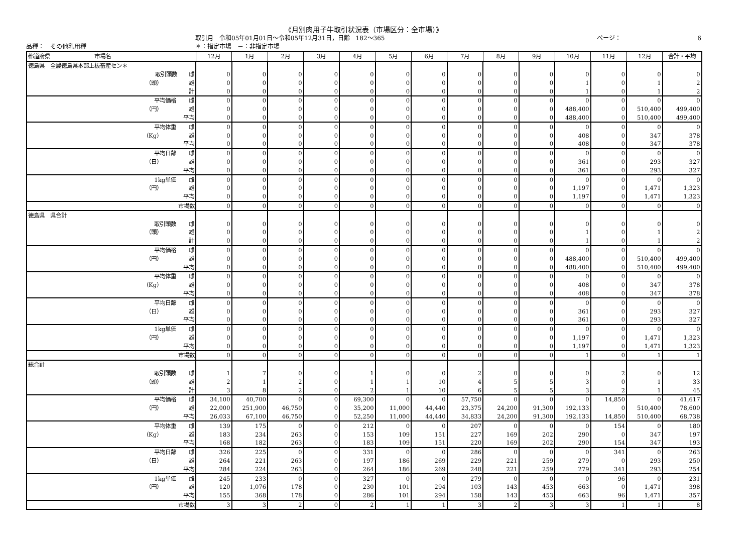《月別肉用子牛取引状況表（市場区分：全市場）》
取引月　令和05年01月01日～令和05年12月31日，日齢　182～365 ページ： 6
品種：　その他乳用種 ＊：指定市場　－：非指定市場
| 都道府県 市場名 | | | 12月 | 1月 | 2月 | 3月 | 4月 | 5月 | 6月 | 7月 | 8月 | 9月 | 10月 | 11月 | 12月 | 合計・平均 |
| --- | --- | --- | --- | --- | --- | --- | --- | --- | --- | --- | --- | --- | --- | --- | --- | --- |
| 徳島県 全農徳島県本部上板畜産セン＊ | | | | | | | | | | | | | | | | |
| | 取引頭数 | 雌 | 0 | 0 | 0 | 0 | 0 | 0 | 0 | 0 | 0 | 0 | 0 | 0 | 0 | 0 |
| | （頭） | 雄 | 0 | 0 | 0 | 0 | 0 | 0 | 0 | 0 | 0 | 0 | 1 | 0 | 1 | 2 |
| | | 計 | 0 | 0 | 0 | 0 | 0 | 0 | 0 | 0 | 0 | 0 | 1 | 0 | 1 | 2 |
| | 平均価格 | 雌 | 0 | 0 | 0 | 0 | 0 | 0 | 0 | 0 | 0 | 0 | 0 | 0 | 0 | 0 |
| | （円） | 雄 | 0 | 0 | 0 | 0 | 0 | 0 | 0 | 0 | 0 | 0 | 488,400 | 0 | 510,400 | 499,400 |
| | | 平均 | 0 | 0 | 0 | 0 | 0 | 0 | 0 | 0 | 0 | 0 | 488,400 | 0 | 510,400 | 499,400 |
| | 平均体重 | 雌 | 0 | 0 | 0 | 0 | 0 | 0 | 0 | 0 | 0 | 0 | 0 | 0 | 0 | 0 |
| | （Kg） | 雄 | 0 | 0 | 0 | 0 | 0 | 0 | 0 | 0 | 0 | 0 | 408 | 0 | 347 | 378 |
| | | 平均 | 0 | 0 | 0 | 0 | 0 | 0 | 0 | 0 | 0 | 0 | 408 | 0 | 347 | 378 |
| | 平均日齢 | 雌 | 0 | 0 | 0 | 0 | 0 | 0 | 0 | 0 | 0 | 0 | 0 | 0 | 0 | 0 |
| | （日） | 雄 | 0 | 0 | 0 | 0 | 0 | 0 | 0 | 0 | 0 | 0 | 361 | 0 | 293 | 327 |
| | | 平均 | 0 | 0 | 0 | 0 | 0 | 0 | 0 | 0 | 0 | 0 | 361 | 0 | 293 | 327 |
| | 1kg単価 | 雌 | 0 | 0 | 0 | 0 | 0 | 0 | 0 | 0 | 0 | 0 | 0 | 0 | 0 | 0 |
| | （円） | 雄 | 0 | 0 | 0 | 0 | 0 | 0 | 0 | 0 | 0 | 0 | 1,197 | 0 | 1,471 | 1,323 |
| | | 平均 | 0 | 0 | 0 | 0 | 0 | 0 | 0 | 0 | 0 | 0 | 1,197 | 0 | 1,471 | 1,323 |
| | | 市場数 | 0 | 0 | 0 | 0 | 0 | 0 | 0 | 0 | 0 | 0 | 0 | 0 | 0 | 0 |
| 徳島県 県合計 | | | | | | | | | | | | | | | | |
| | 取引頭数 | 雌 | 0 | 0 | 0 | 0 | 0 | 0 | 0 | 0 | 0 | 0 | 0 | 0 | 0 | 0 |
| | （頭） | 雄 | 0 | 0 | 0 | 0 | 0 | 0 | 0 | 0 | 0 | 0 | 1 | 0 | 1 | 2 |
| | | 計 | 0 | 0 | 0 | 0 | 0 | 0 | 0 | 0 | 0 | 0 | 1 | 0 | 1 | 2 |
| | 平均価格 | 雌 | 0 | 0 | 0 | 0 | 0 | 0 | 0 | 0 | 0 | 0 | 0 | 0 | 0 | 0 |
| | （円） | 雄 | 0 | 0 | 0 | 0 | 0 | 0 | 0 | 0 | 0 | 0 | 488,400 | 0 | 510,400 | 499,400 |
| | | 平均 | 0 | 0 | 0 | 0 | 0 | 0 | 0 | 0 | 0 | 0 | 488,400 | 0 | 510,400 | 499,400 |
| | 平均体重 | 雌 | 0 | 0 | 0 | 0 | 0 | 0 | 0 | 0 | 0 | 0 | 0 | 0 | 0 | 0 |
| | （Kg） | 雄 | 0 | 0 | 0 | 0 | 0 | 0 | 0 | 0 | 0 | 0 | 408 | 0 | 347 | 378 |
| | | 平均 | 0 | 0 | 0 | 0 | 0 | 0 | 0 | 0 | 0 | 0 | 408 | 0 | 347 | 378 |
| | 平均日齢 | 雌 | 0 | 0 | 0 | 0 | 0 | 0 | 0 | 0 | 0 | 0 | 0 | 0 | 0 | 0 |
| | （日） | 雄 | 0 | 0 | 0 | 0 | 0 | 0 | 0 | 0 | 0 | 0 | 361 | 0 | 293 | 327 |
| | | 平均 | 0 | 0 | 0 | 0 | 0 | 0 | 0 | 0 | 0 | 0 | 361 | 0 | 293 | 327 |
| | 1kg単価 | 雌 | 0 | 0 | 0 | 0 | 0 | 0 | 0 | 0 | 0 | 0 | 0 | 0 | 0 | 0 |
| | （円） | 雄 | 0 | 0 | 0 | 0 | 0 | 0 | 0 | 0 | 0 | 0 | 1,197 | 0 | 1,471 | 1,323 |
| | | 平均 | 0 | 0 | 0 | 0 | 0 | 0 | 0 | 0 | 0 | 0 | 1,197 | 0 | 1,471 | 1,323 |
| | | 市場数 | 0 | 0 | 0 | 0 | 0 | 0 | 0 | 0 | 0 | 0 | 1 | 0 | 1 | 1 |
| 総合計 | | | | | | | | | | | | | | | | |
| | 取引頭数 | 雌 | 1 | 7 | 0 | 0 | 1 | 0 | 0 | 2 | 0 | 0 | 0 | 2 | 0 | 12 |
| | （頭） | 雄 | 2 | 1 | 2 | 0 | 1 | 1 | 10 | 4 | 5 | 5 | 3 | 0 | 1 | 33 |
| | | 計 | 3 | 8 | 2 | 0 | 2 | 1 | 10 | 6 | 5 | 5 | 3 | 2 | 1 | 45 |
| | 平均価格 | 雌 | 34,100 | 40,700 | 0 | 0 | 69,300 | 0 | 0 | 57,750 | 0 | 0 | 0 | 14,850 | 0 | 41,617 |
| | （円） | 雄 | 22,000 | 251,900 | 46,750 | 0 | 35,200 | 11,000 | 44,440 | 23,375 | 24,200 | 91,300 | 192,133 | 0 | 510,400 | 78,600 |
| | | 平均 | 26,033 | 67,100 | 46,750 | 0 | 52,250 | 11,000 | 44,440 | 34,833 | 24,200 | 91,300 | 192,133 | 14,850 | 510,400 | 68,738 |
| | 平均体重 | 雌 | 139 | 175 | 0 | 0 | 212 | 0 | 0 | 207 | 0 | 0 | 0 | 154 | 0 | 180 |
| | （Kg） | 雄 | 183 | 234 | 263 | 0 | 153 | 109 | 151 | 227 | 169 | 202 | 290 | 0 | 347 | 197 |
| | | 平均 | 168 | 182 | 263 | 0 | 183 | 109 | 151 | 220 | 169 | 202 | 290 | 154 | 347 | 193 |
| | 平均日齢 | 雌 | 326 | 225 | 0 | 0 | 331 | 0 | 0 | 286 | 0 | 0 | 0 | 341 | 0 | 263 |
| | （日） | 雄 | 264 | 221 | 263 | 0 | 197 | 186 | 269 | 229 | 221 | 259 | 279 | 0 | 293 | 250 |
| | | 平均 | 284 | 224 | 263 | 0 | 264 | 186 | 269 | 248 | 221 | 259 | 279 | 341 | 293 | 254 |
| | 1kg単価 | 雌 | 245 | 233 | 0 | 0 | 327 | 0 | 0 | 279 | 0 | 0 | 0 | 96 | 0 | 231 |
| | （円） | 雄 | 120 | 1,076 | 178 | 0 | 230 | 101 | 294 | 103 | 143 | 453 | 663 | 0 | 1,471 | 398 |
| | | 平均 | 155 | 368 | 178 | 0 | 286 | 101 | 294 | 158 | 143 | 453 | 663 | 96 | 1,471 | 357 |
| | | 市場数 | 3 | 3 | 2 | 0 | 2 | 1 | 1 | 3 | 2 | 3 | 3 | 1 | 1 | 8 |